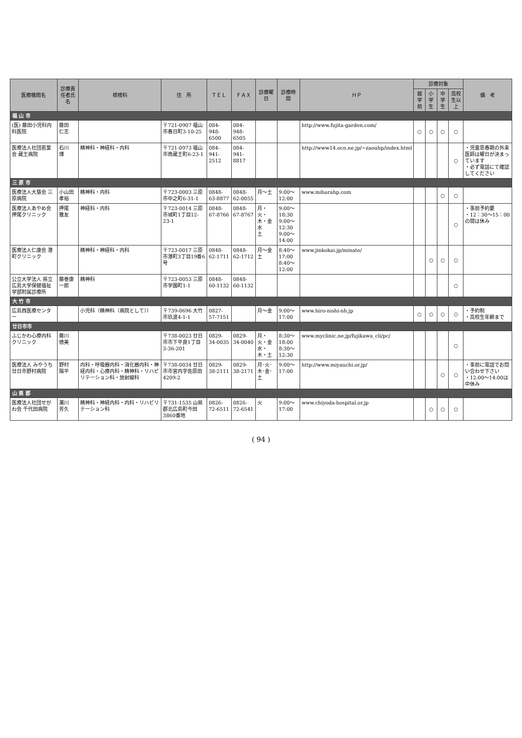| 医療機関名 | 診療責任者氏名 | 標榜科 | 住 所 | ＴＥＬ | ＦＡＸ | 診療曜日 | 診療時間 | ＨＰ | 診療対象 | | | | 備 考 |
| --- | --- | --- | --- | --- | --- | --- | --- | --- | --- | --- | --- | --- | --- |
| | | | | | | | | | 就学前 | 小学生 | 中学生 | 高校生以上 | |
| 福 山 市 | | | | | | | | | | | | | |
| (医) 藤田小児科内科医院 | 藤田 仁志 | | 〒721-0907 福山市春日町3-10-25 | 084-948-6500 | 084-948-6505 | | | http://www.fujita-garden.com/ | ○ | ○ | ○ | ○ | |
| 医療法人社団若葉会 蔵王病院 | 石川 博 | 精神科・神経科・内科 | 〒721-0973 福山市南蔵王町6-23-1 | 084-941-2512 | 084-941-8817 | | | http://www14.ocn.ne.jp/~zaouhp/index.html | | | | ○ | ・児童思春期の外来医師は曜日が決まっています ・必ず電話にて確認してください |
| 三 原 市 | | | | | | | | | | | | | |
| 医療法人大慈会 三原病院 | 小山田孝裕 | 精神科・内科 | 〒723-0003 三原市中之町6-31-1 | 0848-63-8877 | 0848-62-0055 | 月～土 | 9:00～12:00 | www.miharahp.com | | | ○ | ○ | |
| 医療法人あやめ会 押尾クリニック | 押尾 雅友 | 神経科・内科 | 〒723-0014 三原市城町1丁目12-23-1 | 0848-67-8766 | 0848-67-8767 | 月・火・木・金 水 土 | 9:00～18:30 9:00～12:30 9:00～14:00 | | | | | ○ | ・事前予約要 ・12：30～15：00の間は休み |
| 医療法人仁康会 港町クリニック | | 精神科・神経科・内科 | 〒723-0017 三原市港町3丁目19番6号 | 0848-62-1711 | 0848-62-1712 | 月～金 土 | 8:40～17:00 8:40～12:00 | www.jinkokai.jp/minato/ | | ○ | ○ | ○ | |
| 公立大学法人 県立広島大学保健福祉学部附属診療所 | 藤巻康一郎 | 精神科 | 〒723-0053 三原市学園町1-1 | 0848-60-1132 | 0848-60-1132 | | | | | | | ○ | |
| 大 竹 市 | | | | | | | | | | | | | |
| 広島西医療センター | | 小児科（精神科（病院として）） | 〒739-0696 大竹市玖波4-1-1 | 0827-57-7151 | | 月～金 | 9:00～17:00 | www.hiro-nishi-nh.jp | ○ | ○ | ○ | ○ | ・予約制 ・高校生年齢まで |
| 廿日市市 | | | | | | | | | | | | | |
| ふじかわ心療内科クリニック | 藤川 徳美 | | 〒738-0023 廿日市市下平良1丁目3-36-201 | 0829-34-0035 | 0829-34-0040 | 月・火・金 水・木・土 | 8:30～18:00 8:30～12:30 | www.myclinic.ne.jp/fujikawa_cli/pc/ | | | | ○ | |
| 医療法人 みやうち 廿日市野村病院 | 野村 陽平 | 内科・呼吸器内科・消化器内科・神経内科・心療内科・精神科・リハビリテーション科・放射線科 | 〒738-0034 廿日市市宮内字佐原田4209-2 | 0829-38-2111 | 0829-38-2171 | 月･火･木･金･土 | 9:00～17:00 | http://www.miyauchi.or.jp/ | | | ○ | ○ | ・事前に電話でお問い合わせ下さい ・12:00～14:00は中休み |
| 山 県 郡 | | | | | | | | | | | | | |
| 医療法人社団せがわ会 千代田病院 | 瀬川 芳久 | 精神科・神経内科・内科・リハビリテーション科 | 〒731-1535 山県郡北広島町今田3860番地 | 0826-72-6511 | 0826-72-6541 | 火 | 9:00～17:00 | www.chiyoda-hospital.or.jp | | ○ | ○ | ○ | |
( 94 )